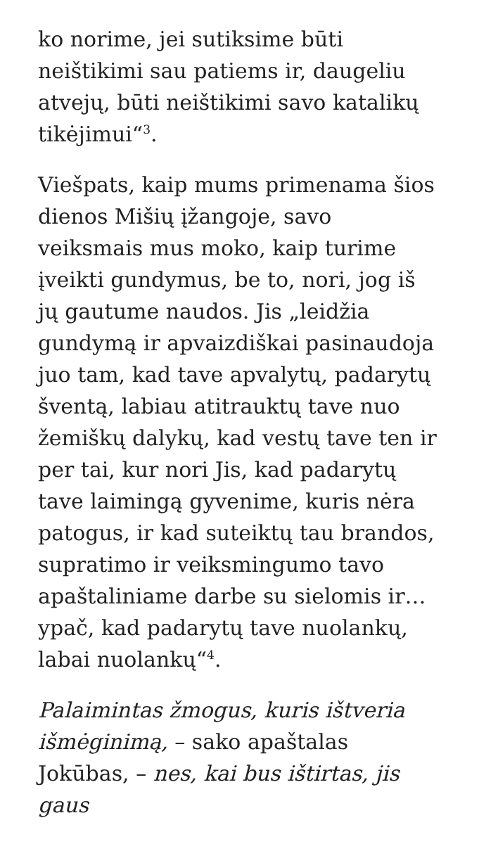ko norime, jei sutiksime būti neištikimi sau patiems ir, daugeliu atvejų, būti neištikimi savo katalikų tikėjimui“<sup>3</sup>.
Viešpats, kaip mums primenama šios dienos Mišių įžangoje, savo veiksmais mus moko, kaip turime įveikti gundymus, be to, nori, jog iš jų gautume naudos. Jis „leidžia gundymą ir apvaizdiškai pasinaudoja juo tam, kad tave apvalytų, padarytų šventą, labiau atitrauktų tave nuo žemiškų dalykų, kad vestų tave ten ir per tai, kur nori Jis, kad padarytų tave laimingą gyvenime, kuris nėra patogus, ir kad suteiktų tau brandos, supratimo ir veiksmingumo tavo apaštaliniame darbe su sielomis ir… ypač, kad padarytų tave nuolankų, labai nuolankų“<sup>4</sup>.
Palaimintas žmogus, kuris ištveria išmėginimą, – sako apaštalas Jokūbas, – nes, kai bus ištirtas, jis gaus